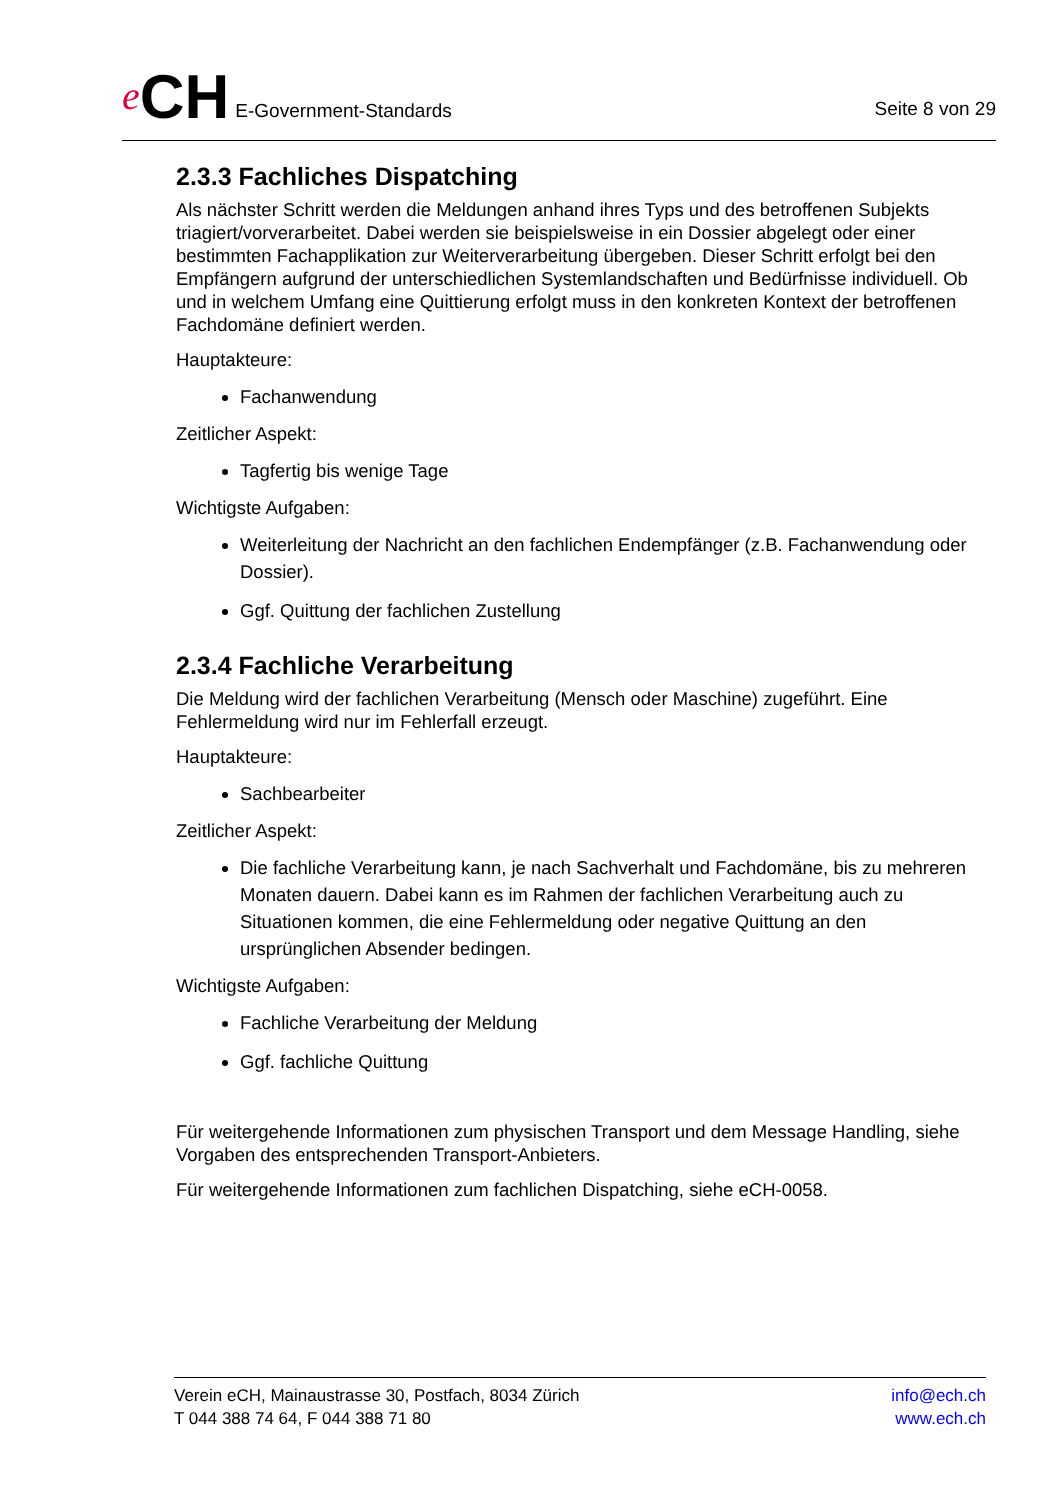e CH E-Government-Standards
Seite 8 von 29
2.3.3 Fachliches Dispatching
Als nächster Schritt werden die Meldungen anhand ihres Typs und des betroffenen Subjekts triagiert/vorverarbeitet. Dabei werden sie beispielsweise in ein Dossier abgelegt oder einer bestimmten Fachapplikation zur Weiterverarbeitung übergeben. Dieser Schritt erfolgt bei den Empfängern aufgrund der unterschiedlichen Systemlandschaften und Bedürfnisse individuell. Ob und in welchem Umfang eine Quittierung erfolgt muss in den konkreten Kontext der betroffenen Fachdomäne definiert werden.
Hauptakteure:
Fachanwendung
Zeitlicher Aspekt:
Tagfertig bis wenige Tage
Wichtigste Aufgaben:
Weiterleitung der Nachricht an den fachlichen Endempfänger (z.B. Fachanwendung oder Dossier).
Ggf. Quittung der fachlichen Zustellung
2.3.4 Fachliche Verarbeitung
Die Meldung wird der fachlichen Verarbeitung (Mensch oder Maschine) zugeführt. Eine Fehlermeldung wird nur im Fehlerfall erzeugt.
Hauptakteure:
Sachbearbeiter
Zeitlicher Aspekt:
Die fachliche Verarbeitung kann, je nach Sachverhalt und Fachdomäne, bis zu mehreren Monaten dauern. Dabei kann es im Rahmen der fachlichen Verarbeitung auch zu Situationen kommen, die eine Fehlermeldung oder negative Quittung an den ursprünglichen Absender bedingen.
Wichtigste Aufgaben:
Fachliche Verarbeitung der Meldung
Ggf. fachliche Quittung
Für weitergehende Informationen zum physischen Transport und dem Message Handling, siehe Vorgaben des entsprechenden Transport-Anbieters.
Für weitergehende Informationen zum fachlichen Dispatching, siehe eCH-0058.
Verein eCH, Mainaustrasse 30, Postfach, 8034 Zürich
T 044 388 74 64, F 044 388 71 80
info@ech.ch
www.ech.ch